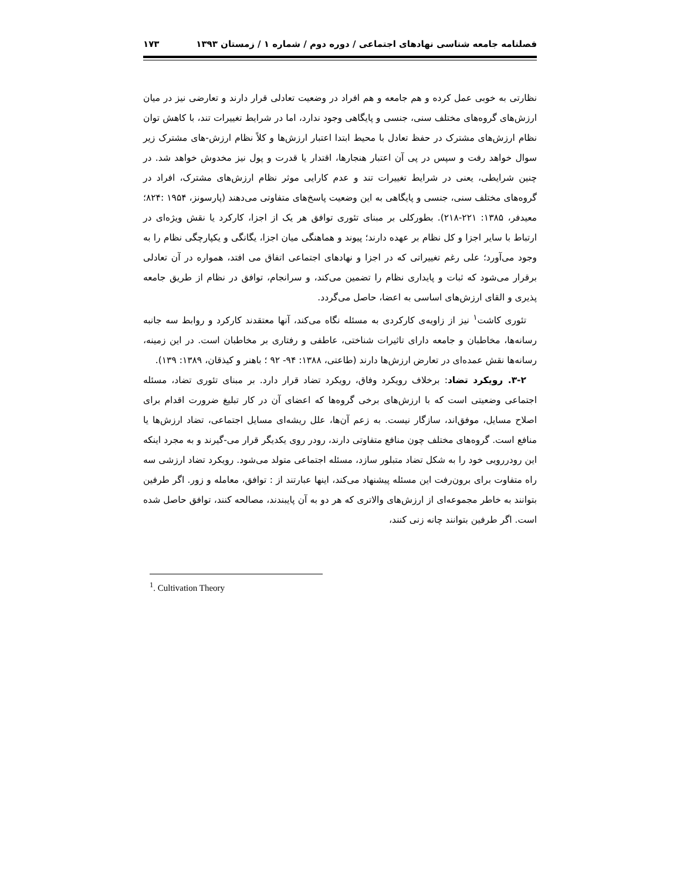فصلنامه جامعه شناسی نهادهای اجتماعی / دوره دوم / شماره ۱ / زمستان ۱۳۹۳ ۱۷۳
نظارتی به خوبی عمل کرده و هم جامعه و هم افراد در وضعیت تعادلی قرار دارند و تعارضی نیز در میان ارزش‌های گروه‌های مختلف سنی، جنسی و پایگاهی وجود ندارد، اما در شرایط تغییرات تند، با کاهش توان نظام ارزش‌های مشترک در حفظ تعادل با محیط ابتدا اعتبار ارزش‌ها و کلاً نظام ارزش-های مشترک زیر سوال خواهد رفت و سپس در پی آن اعتبار هنجارها، اقتدار یا قدرت و پول نیز مخدوش خواهد شد. در چنین شرایطی، یعنی در شرایط تغییرات تند و عدم کارایی موثر نظام ارزش‌های مشترک، افراد در گروه‌های مختلف سنی، جنسی و پایگاهی به این وضعیت پاسخ‌های متفاوتی می‌دهند (پارسونز، ۱۹۵۴ :۸۲۴؛ معیدفر، ۱۳۸۵: ۲۲۱-۲۱۸). بطورکلی بر مبنای تئوری توافق هر یک از اجزا، کارکرد یا نقش ویژه‌ای در ارتباط با سایر اجزا و کل نظام بر عهده دارند؛ پیوند و هماهنگی میان اجزا، یگانگی و یکپارچگی نظام را به وجود می‌آورد؛ علی رغم تغییراتی که در اجزا و نهادهای اجتماعی اتفاق می افتد، همواره در آن تعادلی برقرار می‌شود که ثبات و پایداری نظام را تضمین می‌کند، و سرانجام، توافق در نظام از طریق جامعه پذیری و القای ارزش‌های اساسی به اعضا، حاصل می‌گردد.
تئوری کاشت<sup>۱</sup> نیز از زاویه‌ی کارکردی به مسئله نگاه می‌کند، آنها معتقدند کارکرد و روابط سه جانبه رسانه‌ها، مخاطبان و جامعه دارای تاثیرات شناختی، عاطفی و رفتاری بر مخاطبان است. در این زمینه، رسانه‌ها نقش عمده‌ای در تعارض ارزش‌ها دارند (طاعتی، ۱۳۸۸: ۹۴- ۹۲ ؛ باهنر و کیذقان، ۱۳۸۹: ۱۳۹).
۳-۲. رویکرد تضاد: برخلاف رویکرد وفاق، رویکرد تضاد قرار دارد. بر مبنای تئوری تضاد، مسئله اجتماعی وضعیتی است که با ارزش‌های برخی گروه‌ها که اعضای آن در کار تبلیغ ضرورت اقدام برای اصلاح مسایل، موفق‌اند، سازگار نیست. به زعم آن‌ها، علل ریشه‌ای مسایل اجتماعی، تضاد ارزش‌ها یا منافع است. گروه‌های مختلف چون منافع متفاوتی دارند، رودر روی یکدیگر قرار می-گیرند و به مجرد اینکه این رودررویی خود را به شکل تضاد متبلور سازد، مسئله اجتماعی متولد می‌شود. رویکرد تضاد ارزشی سه راه متفاوت برای برون‌رفت این مسئله پیشنهاد می‌کند، اینها عبارتند از : توافق، معامله و زور. اگر طرفین بتوانند به خاطر مجموعه‌ای از ارزش‌های والاتری که هر دو به آن پایبندند، مصالحه کنند، توافق حاصل شده است. اگر طرفین بتوانند چانه زنی کنند،
<sup>1</sup>. Cultivation Theory